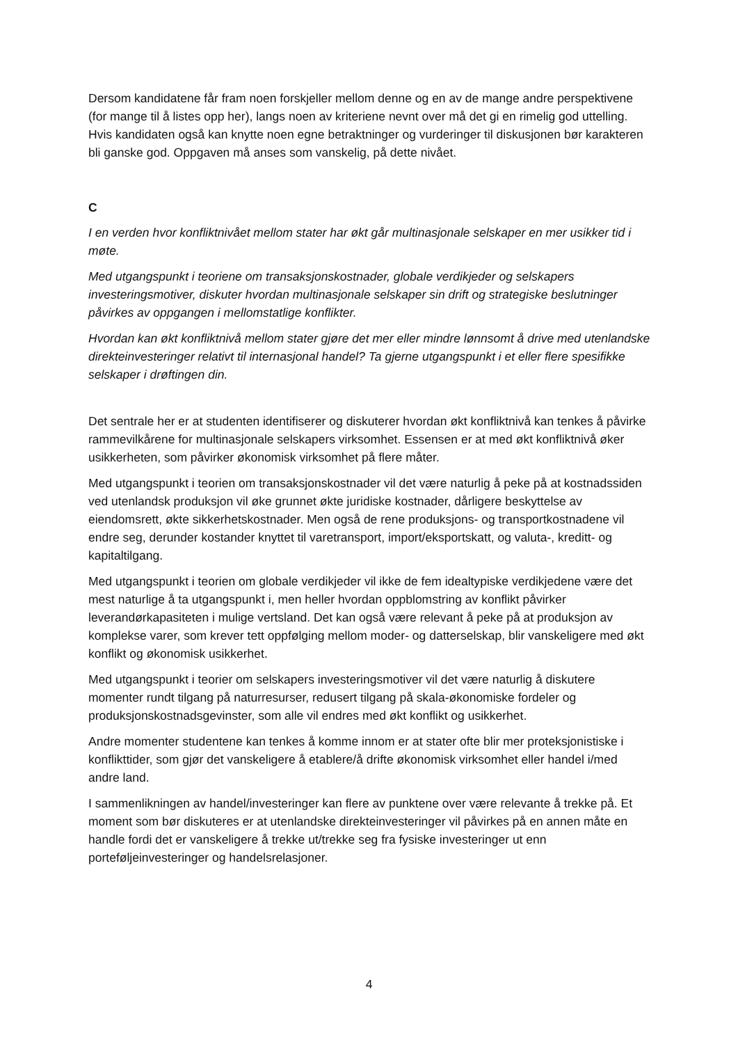Dersom kandidatene får fram noen forskjeller mellom denne og en av de mange andre perspektivene (for mange til å listes opp her), langs noen av kriteriene nevnt over må det gi en rimelig god uttelling. Hvis kandidaten også kan knytte noen egne betraktninger og vurderinger til diskusjonen bør karakteren bli ganske god. Oppgaven må anses som vanskelig, på dette nivået.
C
I en verden hvor konfliktnivået mellom stater har økt går multinasjonale selskaper en mer usikker tid i møte.
Med utgangspunkt i teoriene om transaksjonskostnader, globale verdikjeder og selskapers investeringsmotiver, diskuter hvordan multinasjonale selskaper sin drift og strategiske beslutninger påvirkes av oppgangen i mellomstatlige konflikter.
Hvordan kan økt konfliktnivå mellom stater gjøre det mer eller mindre lønnsomt å drive med utenlandske direkteinvesteringer relativt til internasjonal handel? Ta gjerne utgangspunkt i et eller flere spesifikke selskaper i drøftingen din.
Det sentrale her er at studenten identifiserer og diskuterer hvordan økt konfliktnivå kan tenkes å påvirke rammevilkårene for multinasjonale selskapers virksomhet. Essensen er at med økt konfliktnivå øker usikkerheten, som påvirker økonomisk virksomhet på flere måter.
Med utgangspunkt i teorien om transaksjonskostnader vil det være naturlig å peke på at kostnadssiden ved utenlandsk produksjon vil øke grunnet økte juridiske kostnader, dårligere beskyttelse av eiendomsrett, økte sikkerhetskostnader. Men også de rene produksjons- og transportkostnadene vil endre seg, derunder kostander knyttet til varetransport, import/eksportskatt, og valuta-, kreditt- og kapitaltilgang.
Med utgangspunkt i teorien om globale verdikjeder vil ikke de fem idealtypiske verdikjedene være det mest naturlige å ta utgangspunkt i, men heller hvordan oppblomstring av konflikt påvirker leverandørkapasiteten i mulige vertsland. Det kan også være relevant å peke på at produksjon av komplekse varer, som krever tett oppfølging mellom moder- og datterselskap, blir vanskeligere med økt konflikt og økonomisk usikkerhet.
Med utgangspunkt i teorier om selskapers investeringsmotiver vil det være naturlig å diskutere momenter rundt tilgang på naturresurser, redusert tilgang på skala-økonomiske fordeler og produksjonskostnadsgevinster, som alle vil endres med økt konflikt og usikkerhet.
Andre momenter studentene kan tenkes å komme innom er at stater ofte blir mer proteksjonistiske i konflikttider, som gjør det vanskeligere å etablere/å drifte økonomisk virksomhet eller handel i/med andre land.
I sammenlikningen av handel/investeringer kan flere av punktene over være relevante å trekke på. Et moment som bør diskuteres er at utenlandske direkteinvesteringer vil påvirkes på en annen måte en handle fordi det er vanskeligere å trekke ut/trekke seg fra fysiske investeringer ut enn porteføljeinvesteringer og handelsrelasjoner.
4